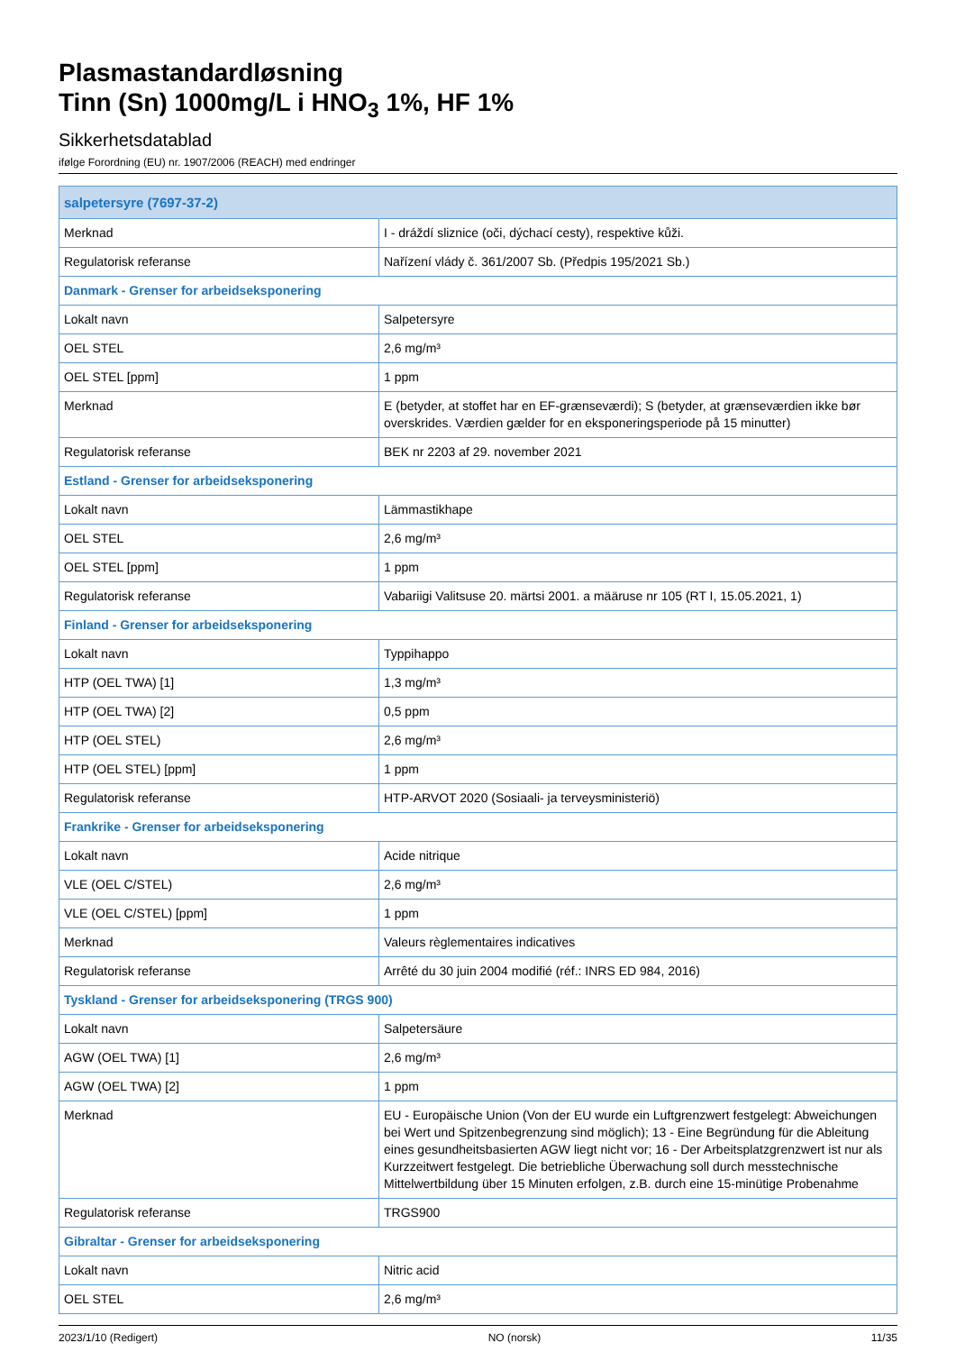Plasmastandardløsning
Tinn (Sn) 1000mg/L i HNO<sub>3</sub> 1%, HF 1%
Sikkerhetsdatablad
ifølge Forordning (EU) nr. 1907/2006 (REACH) med endringer
| salpetersyre (7697-37-2) | |
| Merknad | I - dráždí sliznice (oči, dýchací cesty), respektive kůži. |
| Regulatorisk referanse | Nařízení vlády č. 361/2007 Sb. (Předpis 195/2021 Sb.) |
| Danmark - Grenser for arbeidseksponering | |
| Lokalt navn | Salpetersyre |
| OEL STEL | 2,6 mg/m³ |
| OEL STEL [ppm] | 1 ppm |
| Merknad | E (betyder, at stoffet har en EF-grænseværdi); S (betyder, at grænseværdien ikke bør overskrides. Værdien gælder for en eksponeringsperiode på 15 minutter) |
| Regulatorisk referanse | BEK nr 2203 af 29. november 2021 |
| Estland - Grenser for arbeidseksponering | |
| Lokalt navn | Lämmastikhape |
| OEL STEL | 2,6 mg/m³ |
| OEL STEL [ppm] | 1 ppm |
| Regulatorisk referanse | Vabariigi Valitsuse 20. märtsi 2001. a määruse nr 105 (RT I, 15.05.2021, 1) |
| Finland - Grenser for arbeidseksponering | |
| Lokalt navn | Typpihappo |
| HTP (OEL TWA) [1] | 1,3 mg/m³ |
| HTP (OEL TWA) [2] | 0,5 ppm |
| HTP (OEL STEL) | 2,6 mg/m³ |
| HTP (OEL STEL) [ppm] | 1 ppm |
| Regulatorisk referanse | HTP-ARVOT 2020 (Sosiaali- ja terveysministeriö) |
| Frankrike - Grenser for arbeidseksponering | |
| Lokalt navn | Acide nitrique |
| VLE (OEL C/STEL) | 2,6 mg/m³ |
| VLE (OEL C/STEL) [ppm] | 1 ppm |
| Merknad | Valeurs règlementaires indicatives |
| Regulatorisk referanse | Arrêté du 30 juin 2004 modifié (réf.: INRS ED 984, 2016) |
| Tyskland - Grenser for arbeidseksponering (TRGS 900) | |
| Lokalt navn | Salpetersäure |
| AGW (OEL TWA) [1] | 2,6 mg/m³ |
| AGW (OEL TWA) [2] | 1 ppm |
| Merknad | EU - Europäische Union (Von der EU wurde ein Luftgrenzwert festgelegt: Abweichungen bei Wert und Spitzenbegrenzung sind möglich); 13 - Eine Begründung für die Ableitung eines gesundheitsbasierten AGW liegt nicht vor; 16 - Der Arbeitsplatzgrenzwert ist nur als Kurzzeitwert festgelegt. Die betriebliche Überwachung soll durch messtechnische Mittelwertbildung über 15 Minuten erfolgen, z.B. durch eine 15-minütige Probenahme |
| Regulatorisk referanse | TRGS900 |
| Gibraltar - Grenser for arbeidseksponering | |
| Lokalt navn | Nitric acid |
| OEL STEL | 2,6 mg/m³ |
2023/1/10 (Redigert) NO (norsk) 11/35